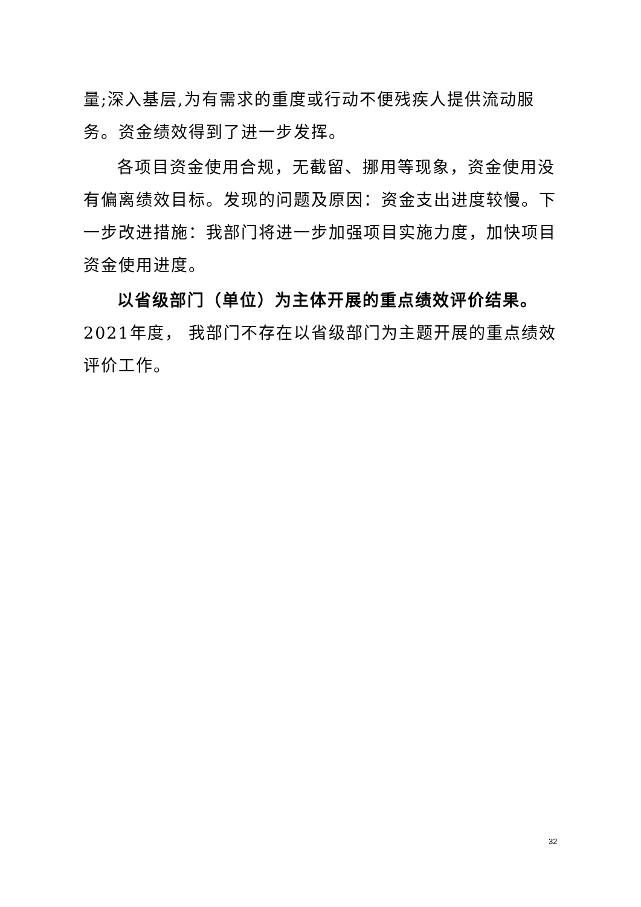量;深入基层,为有需求的重度或行动不便残疾人提供流动服务。资金绩效得到了进一步发挥。
各项目资金使用合规，无截留、挪用等现象，资金使用没有偏离绩效目标。发现的问题及原因：资金支出进度较慢。下一步改进措施：我部门将进一步加强项目实施力度，加快项目资金使用进度。
以省级部门（单位）为主体开展的重点绩效评价结果。2021年度， 我部门不存在以省级部门为主题开展的重点绩效评价工作。
32